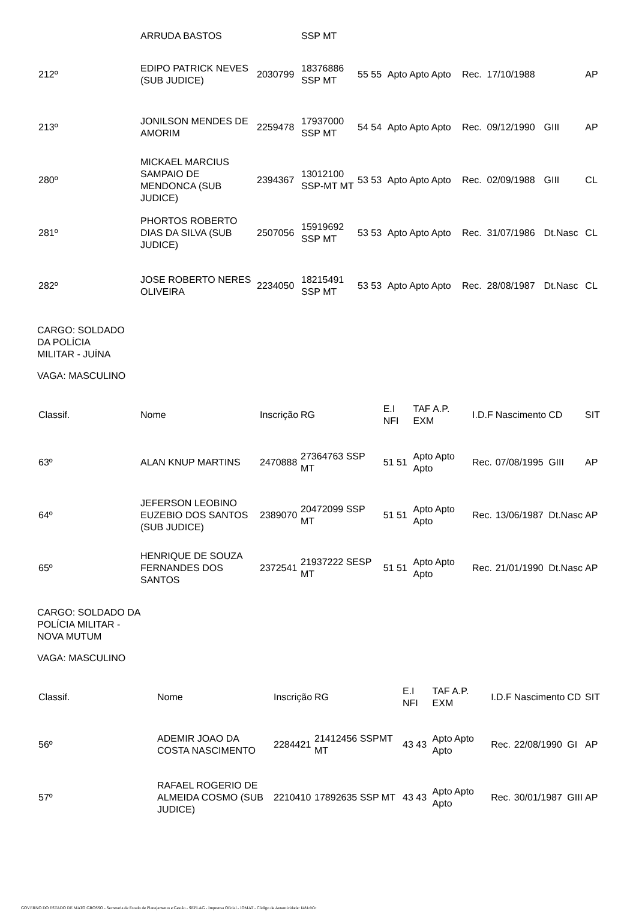| | ARRUDA BASTOS | | SSP MT | | | | | | |
| 212º | EDIPO PATRICK NEVES (SUB JUDICE) | 2030799 | 18376886 SSP MT | 55 55 | Apto Apto Apto | Rec. | 17/10/1988 | | AP |
| 213º | JONILSON MENDES DE AMORIM | 2259478 | 17937000 SSP MT | 54 54 | Apto Apto Apto | Rec. | 09/12/1990 | GIII | AP |
| 280º | MICKAEL MARCIUS SAMPAIO DE MENDONCA (SUB JUDICE) | 2394367 | 13012100 SSP-MT MT | 53 53 | Apto Apto Apto | Rec. | 02/09/1988 | GIII | CL |
| 281º | PHORTOS ROBERTO DIAS DA SILVA (SUB JUDICE) | 2507056 | 15919692 SSP MT | 53 53 | Apto Apto Apto | Rec. | 31/07/1986 | Dt.Nasc | CL |
| 282º | JOSE ROBERTO NERES OLIVEIRA | 2234050 | 18215491 SSP MT | 53 53 | Apto Apto Apto | Rec. | 28/08/1987 | Dt.Nasc | CL |
CARGO: SOLDADO
DA POLÍCIA
MILITAR - JUÍNA
VAGA: MASCULINO
| Classif. | Nome | Inscrição | RG | E.I NFI | TAF A.P. EXM | I.D.F | Nascimento | CD | SIT |
| 63º | ALAN KNUP MARTINS | 2470888 | 27364763 SSP MT | 51 51 | Apto Apto Apto | Rec. | 07/08/1995 | GIII | AP |
| 64º | JEFERSON LEOBINO EUZEBIO DOS SANTOS (SUB JUDICE) | 2389070 | 20472099 SSP MT | 51 51 | Apto Apto Apto | Rec. | 13/06/1987 | Dt.Nasc | AP |
| 65º | HENRIQUE DE SOUZA FERNANDES DOS SANTOS | 2372541 | 21937222 SESP MT | 51 51 | Apto Apto Apto | Rec. | 21/01/1990 | Dt.Nasc | AP |
CARGO: SOLDADO DA
POLÍCIA MILITAR -
NOVA MUTUM
VAGA: MASCULINO
| Classif. | Nome | Inscrição | RG | E.I NFI | TAF A.P. EXM | I.D.F | Nascimento | CD | SIT |
| 56º | ADEMIR JOAO DA COSTA NASCIMENTO | 2284421 | 21412456 SSPMT MT | 43 43 | Apto Apto Apto | Rec. | 22/08/1990 | GI | AP |
| 57º | RAFAEL ROGERIO DE ALMEIDA COSMO (SUB JUDICE) | 2210410 | 17892635 SSP MT | 43 43 | Apto Apto Apto | Rec. | 30/01/1987 | GIII | AP |
GOVERNO DO ESTADO DE MATO GROSSO - Secretaria de Estado de Planejamento e Gestão - SEPLAG - Imprensa Oficial - IOMAT - Código de Autenticidade: f481cb0c